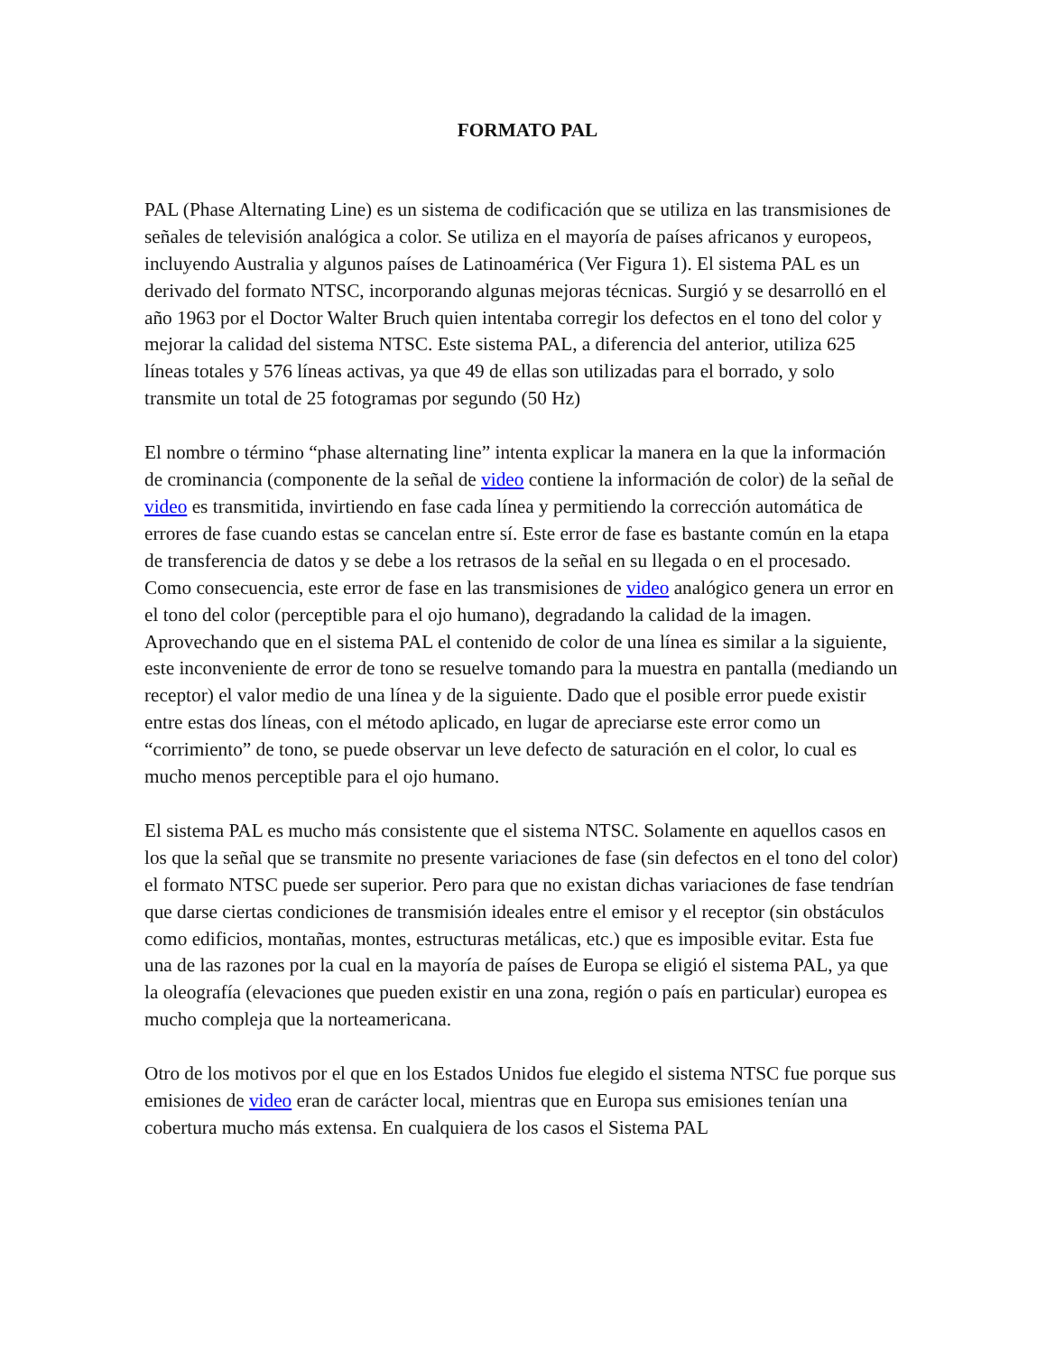FORMATO PAL
PAL (Phase Alternating Line) es un sistema de codificación que se utiliza en las transmisiones de señales de televisión analógica a color. Se utiliza en el mayoría de países africanos y europeos, incluyendo Australia y algunos países de Latinoamérica (Ver Figura 1). El sistema PAL es un derivado del formato NTSC, incorporando algunas mejoras técnicas. Surgió y se desarrolló en el año 1963 por el Doctor Walter Bruch quien intentaba corregir los defectos en el tono del color y mejorar la calidad del sistema NTSC. Este sistema PAL, a diferencia del anterior, utiliza 625 líneas totales y 576 líneas activas, ya que 49 de ellas son utilizadas para el borrado, y solo transmite un total de 25 fotogramas por segundo (50 Hz)
El nombre o término “phase alternating line” intenta explicar la manera en la que la información de crominancia (componente de la señal de video contiene la información de color) de la señal de video es transmitida, invirtiendo en fase cada línea y permitiendo la corrección automática de errores de fase cuando estas se cancelan entre sí. Este error de fase es bastante común en la etapa de transferencia de datos y se debe a los retrasos de la señal en su llegada o en el procesado. Como consecuencia, este error de fase en las transmisiones de video analógico genera un error en el tono del color (perceptible para el ojo humano), degradando la calidad de la imagen. Aprovechando que en el sistema PAL el contenido de color de una línea es similar a la siguiente, este inconveniente de error de tono se resuelve tomando para la muestra en pantalla (mediando un receptor) el valor medio de una línea y de la siguiente. Dado que el posible error puede existir entre estas dos líneas, con el método aplicado, en lugar de apreciarse este error como un “corrimiento” de tono, se puede observar un leve defecto de saturación en el color, lo cual es mucho menos perceptible para el ojo humano.
El sistema PAL es mucho más consistente que el sistema NTSC. Solamente en aquellos casos en los que la señal que se transmite no presente variaciones de fase (sin defectos en el tono del color) el formato NTSC puede ser superior. Pero para que no existan dichas variaciones de fase tendrían que darse ciertas condiciones de transmisión ideales entre el emisor y el receptor (sin obstáculos como edificios, montañas, montes, estructuras metálicas, etc.) que es imposible evitar. Esta fue una de las razones por la cual en la mayoría de países de Europa se eligió el sistema PAL, ya que la oleografía (elevaciones que pueden existir en una zona, región o país en particular) europea es mucho compleja que la norteamericana.
Otro de los motivos por el que en los Estados Unidos fue elegido el sistema NTSC fue porque sus emisiones de video eran de carácter local, mientras que en Europa sus emisiones tenían una cobertura mucho más extensa. En cualquiera de los casos el Sistema PAL